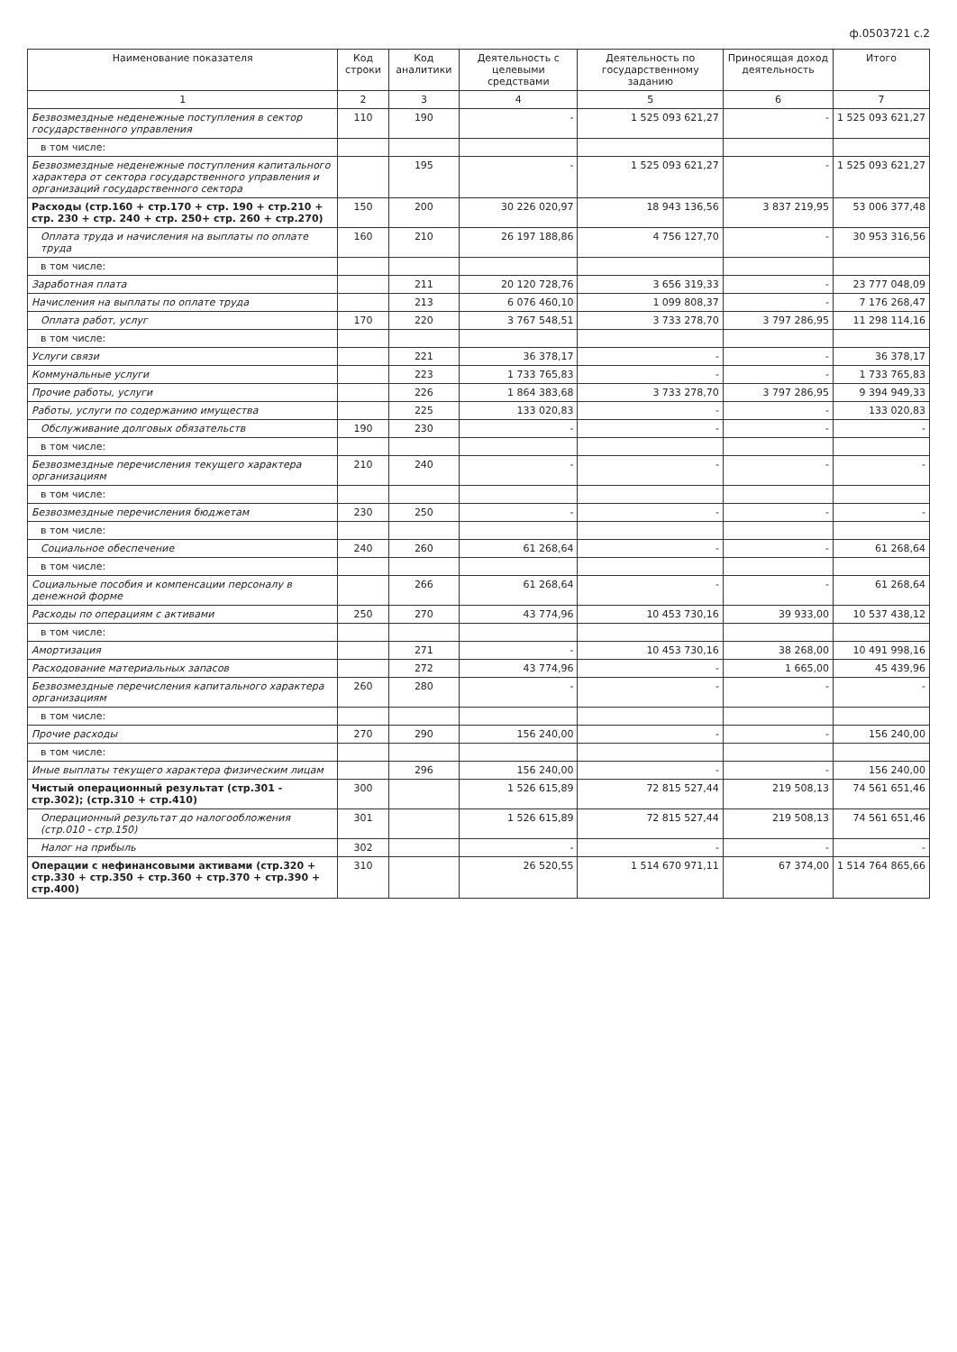ф.0503721 с.2
| Наименование показателя | Код строки | Код аналитики | Деятельность с целевыми средствами | Деятельность по государственному заданию | Приносящая доход деятельность | Итого |
| --- | --- | --- | --- | --- | --- | --- |
| 1 | 2 | 3 | 4 | 5 | 6 | 7 |
| Безвозмездные неденежные поступления в сектор государственного управления | 110 | 190 | - | 1 525 093 621,27 | - | 1 525 093 621,27 |
| в том числе: | | | | | | |
| Безвозмездные неденежные поступления капитального характера от сектора государственного управления и организаций государственного сектора | | 195 | - | 1 525 093 621,27 | - | 1 525 093 621,27 |
| Расходы (стр.160 + стр.170 + стр. 190 + стр.210 + стр. 230 + стр. 240 + стр. 250+ стр. 260 + стр.270) | 150 | 200 | 30 226 020,97 | 18 943 136,56 | 3 837 219,95 | 53 006 377,48 |
| Оплата труда и начисления на выплаты по оплате труда | 160 | 210 | 26 197 188,86 | 4 756 127,70 | - | 30 953 316,56 |
| в том числе: | | | | | | |
| Заработная плата | | 211 | 20 120 728,76 | 3 656 319,33 | - | 23 777 048,09 |
| Начисления на выплаты по оплате труда | | 213 | 6 076 460,10 | 1 099 808,37 | - | 7 176 268,47 |
| Оплата работ, услуг | 170 | 220 | 3 767 548,51 | 3 733 278,70 | 3 797 286,95 | 11 298 114,16 |
| в том числе: | | | | | | |
| Услуги связи | | 221 | 36 378,17 | - | - | 36 378,17 |
| Коммунальные услуги | | 223 | 1 733 765,83 | - | - | 1 733 765,83 |
| Прочие работы, услуги | | 226 | 1 864 383,68 | 3 733 278,70 | 3 797 286,95 | 9 394 949,33 |
| Работы, услуги по содержанию имущества | | 225 | 133 020,83 | - | - | 133 020,83 |
| Обслуживание долговых обязательств | 190 | 230 | - | - | - | - |
| в том числе: | | | | | | |
| Безвозмездные перечисления текущего характера организациям | 210 | 240 | - | - | - | - |
| в том числе: | | | | | | |
| Безвозмездные перечисления бюджетам | 230 | 250 | - | - | - | - |
| в том числе: | | | | | | |
| Социальное обеспечение | 240 | 260 | 61 268,64 | - | - | 61 268,64 |
| в том числе: | | | | | | |
| Социальные пособия и компенсации персоналу в денежной форме | | 266 | 61 268,64 | - | - | 61 268,64 |
| Расходы по операциям с активами | 250 | 270 | 43 774,96 | 10 453 730,16 | 39 933,00 | 10 537 438,12 |
| в том числе: | | | | | | |
| Амортизация | | 271 | - | 10 453 730,16 | 38 268,00 | 10 491 998,16 |
| Расходование материальных запасов | | 272 | 43 774,96 | - | 1 665,00 | 45 439,96 |
| Безвозмездные перечисления капитального характера организациям | 260 | 280 | - | - | - | - |
| в том числе: | | | | | | |
| Прочие расходы | 270 | 290 | 156 240,00 | - | - | 156 240,00 |
| в том числе: | | | | | | |
| Иные выплаты текущего характера физическим лицам | | 296 | 156 240,00 | - | - | 156 240,00 |
| Чистый операционный результат (стр.301 - стр.302); (стр.310 + стр.410) | 300 | | 1 526 615,89 | 72 815 527,44 | 219 508,13 | 74 561 651,46 |
| Операционный результат до налогообложения (стр.010 - стр.150) | 301 | | 1 526 615,89 | 72 815 527,44 | 219 508,13 | 74 561 651,46 |
| Налог на прибыль | 302 | | - | - | - | - |
| Операции с нефинансовыми активами (стр.320 + стр.330 + стр.350 + стр.360 + стр.370 + стр.390 + стр.400) | 310 | | 26 520,55 | 1 514 670 971,11 | 67 374,00 | 1 514 764 865,66 |